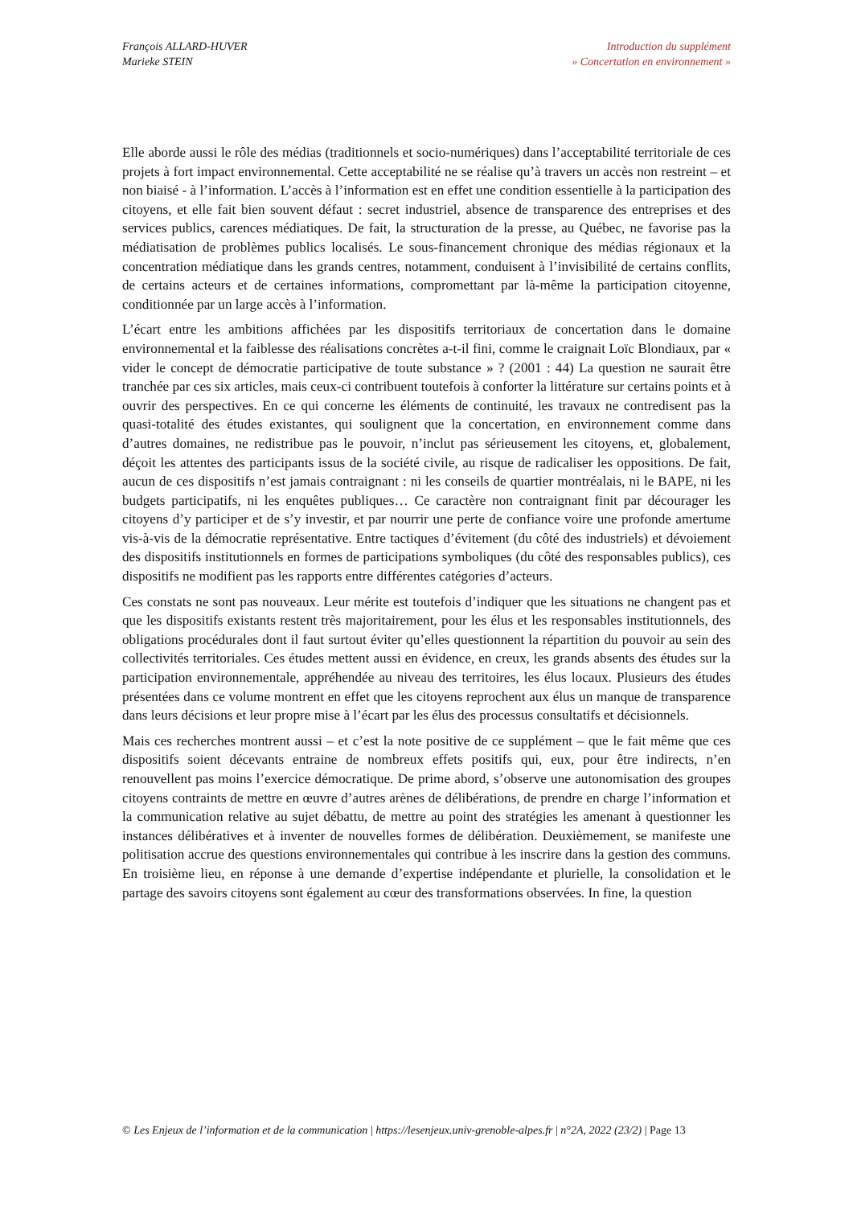François ALLARD-HUVER
Marieke STEIN
Introduction du supplément
» Concertation en environnement »
Elle aborde aussi le rôle des médias (traditionnels et socio-numériques) dans l’acceptabilité territoriale de ces projets à fort impact environnemental. Cette acceptabilité ne se réalise qu’à travers un accès non restreint – et non biaisé - à l’information. L’accès à l’information est en effet une condition essentielle à la participation des citoyens, et elle fait bien souvent défaut : secret industriel, absence de transparence des entreprises et des services publics, carences médiatiques. De fait, la structuration de la presse, au Québec, ne favorise pas la médiatisation de problèmes publics localisés. Le sous-financement chronique des médias régionaux et la concentration médiatique dans les grands centres, notamment, conduisent à l’invisibilité de certains conflits, de certains acteurs et de certaines informations, compromettant par là-même la participation citoyenne, conditionnée par un large accès à l’information.
L’écart entre les ambitions affichées par les dispositifs territoriaux de concertation dans le domaine environnemental et la faiblesse des réalisations concrètes a-t-il fini, comme le craignait Loïc Blondiaux, par « vider le concept de démocratie participative de toute substance » ? (2001 : 44) La question ne saurait être tranchée par ces six articles, mais ceux-ci contribuent toutefois à conforter la littérature sur certains points et à ouvrir des perspectives. En ce qui concerne les éléments de continuité, les travaux ne contredisent pas la quasi-totalité des études existantes, qui soulignent que la concertation, en environnement comme dans d’autres domaines, ne redistribue pas le pouvoir, n’inclut pas sérieusement les citoyens, et, globalement, déçoit les attentes des participants issus de la société civile, au risque de radicaliser les oppositions. De fait, aucun de ces dispositifs n’est jamais contraignant : ni les conseils de quartier montréalais, ni le BAPE, ni les budgets participatifs, ni les enquêtes publiques… Ce caractère non contraignant finit par décourager les citoyens d’y participer et de s’y investir, et par nourrir une perte de confiance voire une profonde amertume vis-à-vis de la démocratie représentative. Entre tactiques d’évitement (du côté des industriels) et dévoiement des dispositifs institutionnels en formes de participations symboliques (du côté des responsables publics), ces dispositifs ne modifient pas les rapports entre différentes catégories d’acteurs.
Ces constats ne sont pas nouveaux. Leur mérite est toutefois d’indiquer que les situations ne changent pas et que les dispositifs existants restent très majoritairement, pour les élus et les responsables institutionnels, des obligations procédurales dont il faut surtout éviter qu’elles questionnent la répartition du pouvoir au sein des collectivités territoriales. Ces études mettent aussi en évidence, en creux, les grands absents des études sur la participation environnementale, appréhendée au niveau des territoires, les élus locaux. Plusieurs des études présentées dans ce volume montrent en effet que les citoyens reprochent aux élus un manque de transparence dans leurs décisions et leur propre mise à l’écart par les élus des processus consultatifs et décisionnels.
Mais ces recherches montrent aussi – et c’est la note positive de ce supplément – que le fait même que ces dispositifs soient décevants entraine de nombreux effets positifs qui, eux, pour être indirects, n’en renouvellent pas moins l’exercice démocratique. De prime abord, s’observe une autonomisation des groupes citoyens contraints de mettre en œuvre d’autres arènes de délibérations, de prendre en charge l’information et la communication relative au sujet débattu, de mettre au point des stratégies les amenant à questionner les instances délibératives et à inventer de nouvelles formes de délibération. Deuxièmement, se manifeste une politisation accrue des questions environnementales qui contribue à les inscrire dans la gestion des communs. En troisième lieu, en réponse à une demande d’expertise indépendante et plurielle, la consolidation et le partage des savoirs citoyens sont également au cœur des transformations observées. In fine, la question
© Les Enjeux de l’information et de la communication | https://lesenjeux.univ-grenoble-alpes.fr | n°2A, 2022 (23/2) | Page 13